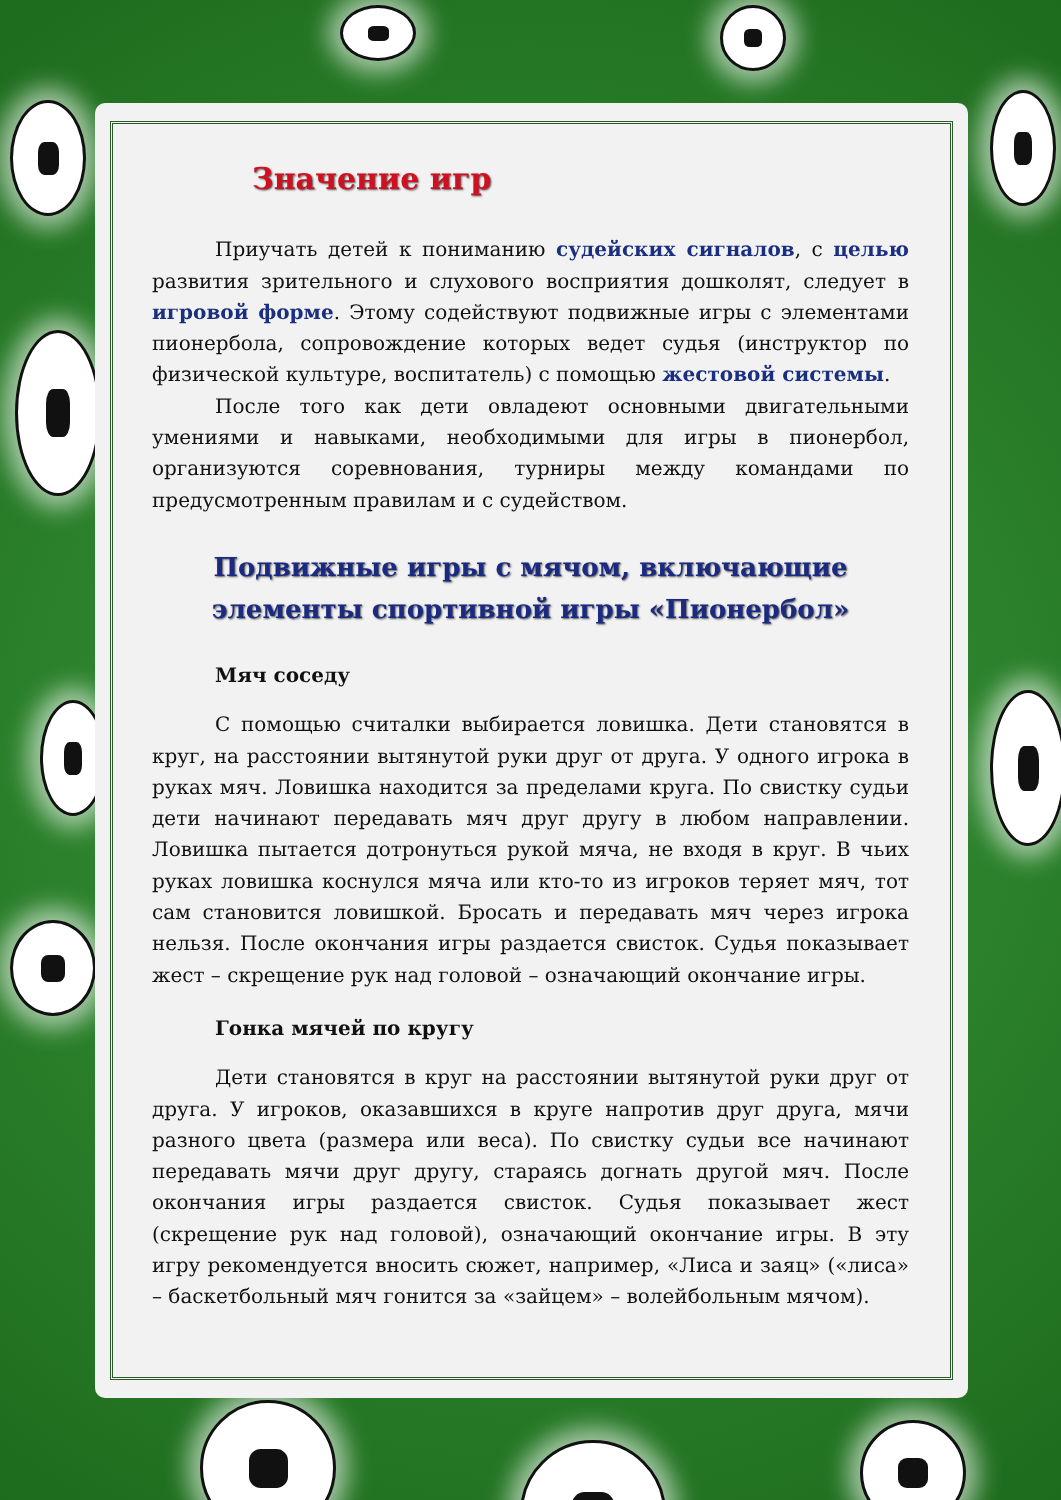Значение игр
Приучать детей к пониманию судейских сигналов, с целью развития зрительного и слухового восприятия дошколят, следует в игровой форме. Этому содействуют подвижные игры с элементами пионербола, сопровождение которых ведет судья (инструктор по физической культуре, воспитатель) с помощью жестовой системы.
После того как дети овладеют основными двигательными умениями и навыками, необходимыми для игры в пионербол, организуются соревнования, турниры между командами по предусмотренным правилам и с судейством.
Подвижные игры с мячом, включающие
элементы спортивной игры «Пионербол»
Мяч соседу
С помощью считалки выбирается ловишка. Дети становятся в круг, на расстоянии вытянутой руки друг от друга. У одного игрока в руках мяч. Ловишка находится за пределами круга. По свистку судьи дети начинают передавать мяч друг другу в любом направлении. Ловишка пытается дотронуться рукой мяча, не входя в круг. В чьих руках ловишка коснулся мяча или кто-то из игроков теряет мяч, тот сам становится ловишкой. Бросать и передавать мяч через игрока нельзя. После окончания игры раздается свисток. Судья показывает жест – скрещение рук над головой – означающий окончание игры.
Гонка мячей по кругу
Дети становятся в круг на расстоянии вытянутой руки друг от друга. У игроков, оказавшихся в круге напротив друг друга, мячи разного цвета (размера или веса). По свистку судьи все начинают передавать мячи друг другу, стараясь догнать другой мяч. После окончания игры раздается свисток. Судья показывает жест (скрещение рук над головой), означающий окончание игры. В эту игру рекомендуется вносить сюжет, например, «Лиса и заяц» («лиса» – баскетбольный мяч гонится за «зайцем» – волейбольным мячом).